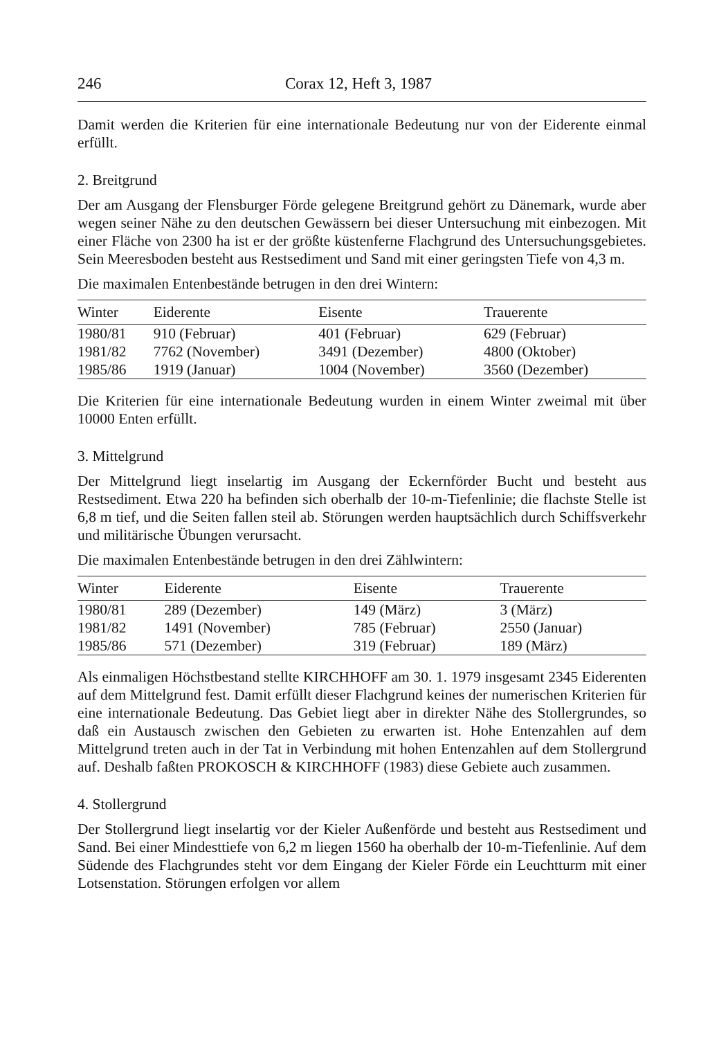246 Corax 12, Heft 3, 1987
Damit werden die Kriterien für eine internationale Bedeutung nur von der Eiderente einmal erfüllt.
2. Breitgrund
Der am Ausgang der Flensburger Förde gelegene Breitgrund gehört zu Dänemark, wurde aber wegen seiner Nähe zu den deutschen Gewässern bei dieser Untersuchung mit einbezogen. Mit einer Fläche von 2300 ha ist er der größte küstenferne Flachgrund des Untersuchungsgebietes. Sein Meeresboden besteht aus Restsediment und Sand mit einer geringsten Tiefe von 4,3 m.
Die maximalen Entenbestände betrugen in den drei Wintern:
| Winter | Eiderente | Eisente | Trauerente |
| --- | --- | --- | --- |
| 1980/81 | 910 (Februar) | 401 (Februar) | 629 (Februar) |
| 1981/82 | 7762 (November) | 3491 (Dezember) | 4800 (Oktober) |
| 1985/86 | 1919 (Januar) | 1004 (November) | 3560 (Dezember) |
Die Kriterien für eine internationale Bedeutung wurden in einem Winter zweimal mit über 10000 Enten erfüllt.
3. Mittelgrund
Der Mittelgrund liegt inselartig im Ausgang der Eckernförder Bucht und besteht aus Restsediment. Etwa 220 ha befinden sich oberhalb der 10-m-Tiefenlinie; die flachste Stelle ist 6,8 m tief, und die Seiten fallen steil ab. Störungen werden hauptsächlich durch Schiffsverkehr und militärische Übungen verursacht.
Die maximalen Entenbestände betrugen in den drei Zählwintern:
| Winter | Eiderente | Eisente | Trauerente |
| --- | --- | --- | --- |
| 1980/81 | 289 (Dezember) | 149 (März) | 3 (März) |
| 1981/82 | 1491 (November) | 785 (Februar) | 2550 (Januar) |
| 1985/86 | 571 (Dezember) | 319 (Februar) | 189 (März) |
Als einmaligen Höchstbestand stellte KIRCHHOFF am 30. 1. 1979 insgesamt 2345 Eiderenten auf dem Mittelgrund fest. Damit erfüllt dieser Flachgrund keines der numerischen Kriterien für eine internationale Bedeutung. Das Gebiet liegt aber in direkter Nähe des Stollergrundes, so daß ein Austausch zwischen den Gebieten zu erwarten ist. Hohe Entenzahlen auf dem Mittelgrund treten auch in der Tat in Verbindung mit hohen Entenzahlen auf dem Stollergrund auf. Deshalb faßten PROKOSCH & KIRCHHOFF (1983) diese Gebiete auch zusammen.
4. Stollergrund
Der Stollergrund liegt inselartig vor der Kieler Außenförde und besteht aus Restsediment und Sand. Bei einer Mindesttiefe von 6,2 m liegen 1560 ha oberhalb der 10-m-Tiefenlinie. Auf dem Südende des Flachgrundes steht vor dem Eingang der Kieler Förde ein Leuchtturm mit einer Lotsenstation. Störungen erfolgen vor allem